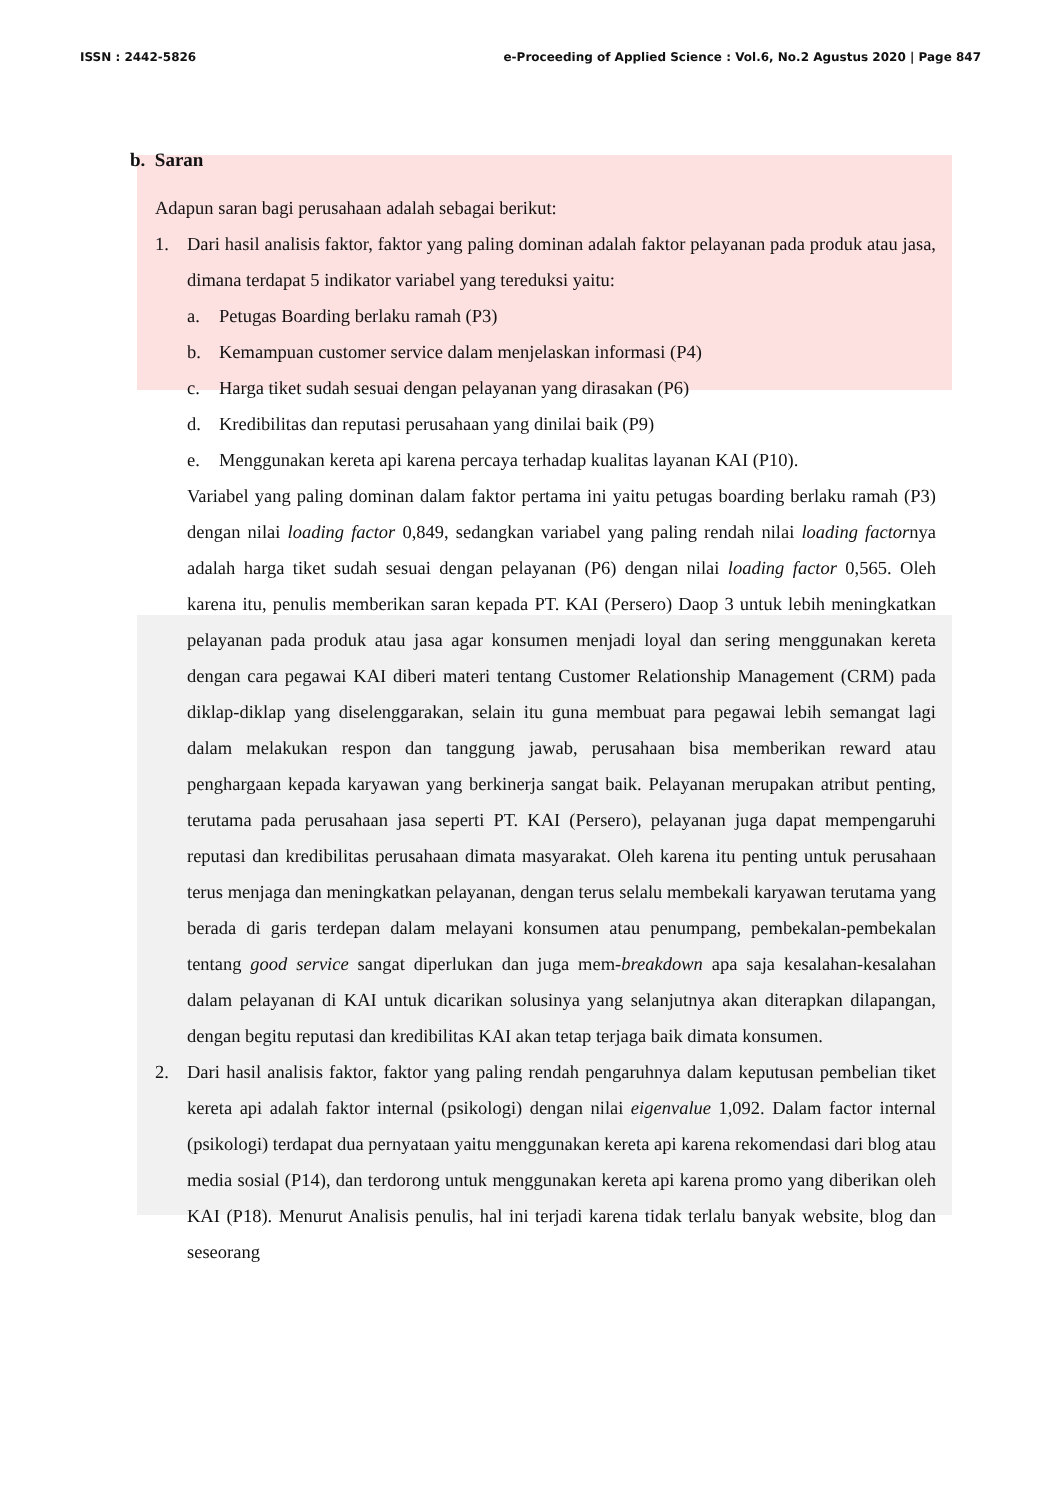ISSN : 2442-5826 e-Proceeding of Applied Science : Vol.6, No.2 Agustus 2020 | Page 847
b. Saran
Adapun saran bagi perusahaan adalah sebagai berikut:
1. Dari hasil analisis faktor, faktor yang paling dominan adalah faktor pelayanan pada produk atau jasa, dimana terdapat 5 indikator variabel yang tereduksi yaitu:
a. Petugas Boarding berlaku ramah (P3)
b. Kemampuan customer service dalam menjelaskan informasi (P4)
c. Harga tiket sudah sesuai dengan pelayanan yang dirasakan (P6)
d. Kredibilitas dan reputasi perusahaan yang dinilai baik (P9)
e. Menggunakan kereta api karena percaya terhadap kualitas layanan KAI (P10).
Variabel yang paling dominan dalam faktor pertama ini yaitu petugas boarding berlaku ramah (P3) dengan nilai loading factor 0,849, sedangkan variabel yang paling rendah nilai loading factornya adalah harga tiket sudah sesuai dengan pelayanan (P6) dengan nilai loading factor 0,565. Oleh karena itu, penulis memberikan saran kepada PT. KAI (Persero) Daop 3 untuk lebih meningkatkan pelayanan pada produk atau jasa agar konsumen menjadi loyal dan sering menggunakan kereta dengan cara pegawai KAI diberi materi tentang Customer Relationship Management (CRM) pada diklap-diklap yang diselenggarakan, selain itu guna membuat para pegawai lebih semangat lagi dalam melakukan respon dan tanggung jawab, perusahaan bisa memberikan reward atau penghargaan kepada karyawan yang berkinerja sangat baik. Pelayanan merupakan atribut penting, terutama pada perusahaan jasa seperti PT. KAI (Persero), pelayanan juga dapat mempengaruhi reputasi dan kredibilitas perusahaan dimata masyarakat. Oleh karena itu penting untuk perusahaan terus menjaga dan meningkatkan pelayanan, dengan terus selalu membekali karyawan terutama yang berada di garis terdepan dalam melayani konsumen atau penumpang, pembekalan-pembekalan tentang good service sangat diperlukan dan juga mem-breakdown apa saja kesalahan-kesalahan dalam pelayanan di KAI untuk dicarikan solusinya yang selanjutnya akan diterapkan dilapangan, dengan begitu reputasi dan kredibilitas KAI akan tetap terjaga baik dimata konsumen.
2. Dari hasil analisis faktor, faktor yang paling rendah pengaruhnya dalam keputusan pembelian tiket kereta api adalah faktor internal (psikologi) dengan nilai eigenvalue 1,092. Dalam factor internal (psikologi) terdapat dua pernyataan yaitu menggunakan kereta api karena rekomendasi dari blog atau media sosial (P14), dan terdorong untuk menggunakan kereta api karena promo yang diberikan oleh KAI (P18). Menurut Analisis penulis, hal ini terjadi karena tidak terlalu banyak website, blog dan seseorang